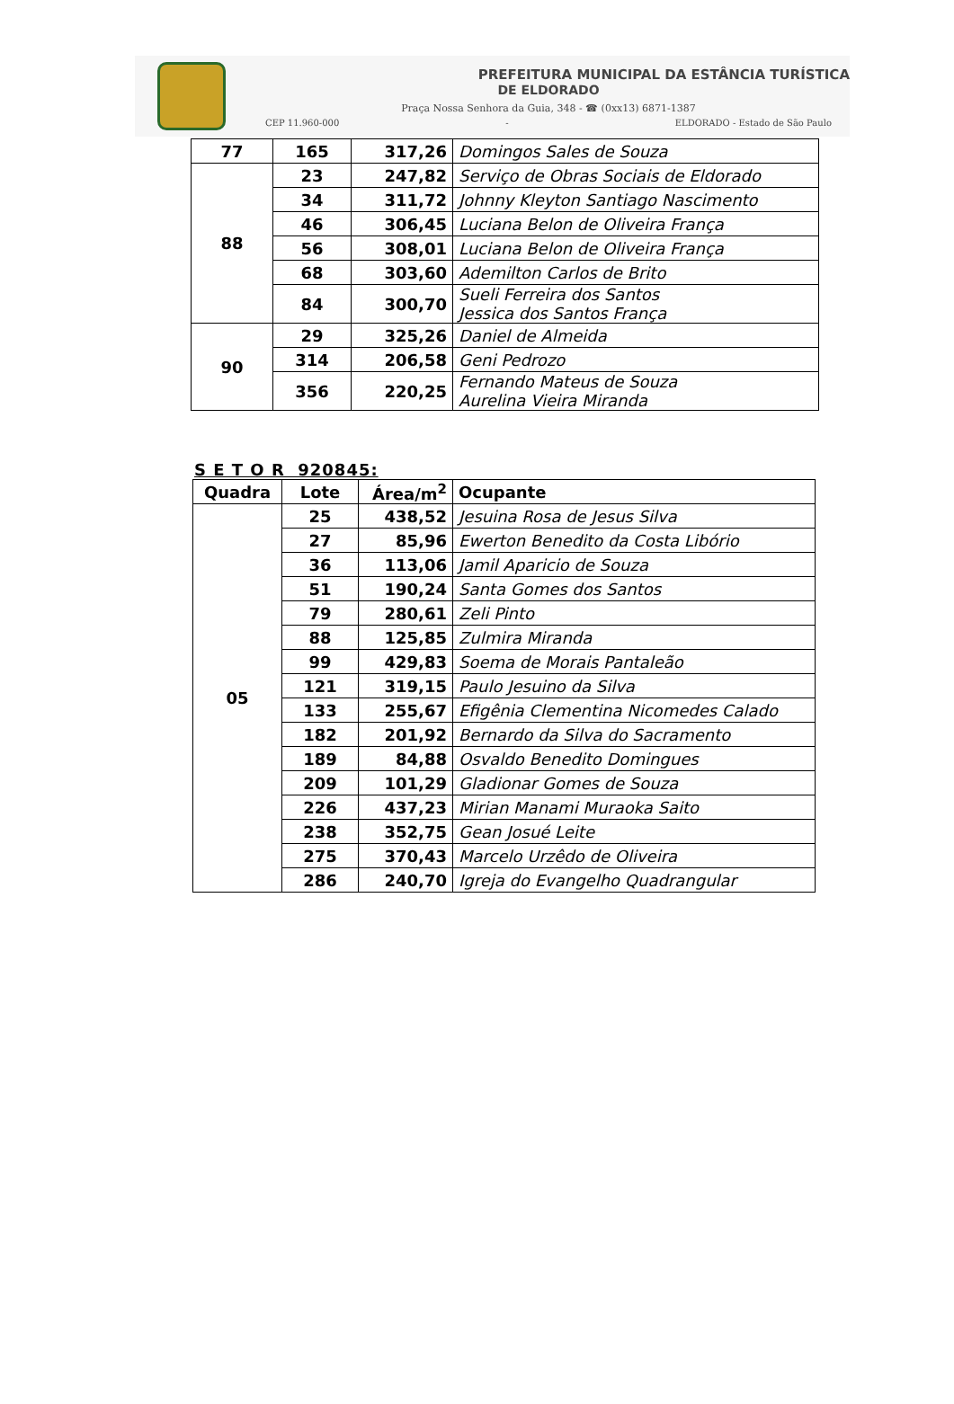PREFEITURA MUNICIPAL DA ESTÂNCIA TURÍSTICA
DE ELDORADO
Praça Nossa Senhora da Guia, 348 - ☎ (0xx13) 6871-1387
CEP 11.960-000 - ELDORADO - Estado de São Paulo
| 77 | 165 | 317,26 | Domingos Sales de Souza |
| 88 | 23 | 247,82 | Serviço de Obras Sociais de Eldorado |
| | 34 | 311,72 | Johnny Kleyton Santiago Nascimento |
| | 46 | 306,45 | Luciana Belon de Oliveira França |
| | 56 | 308,01 | Luciana Belon de Oliveira França |
| | 68 | 303,60 | Ademilton Carlos de Brito |
| | 84 | 300,70 | Sueli Ferreira dos Santos Jessica dos Santos França |
| 90 | 29 | 325,26 | Daniel de Almeida |
| | 314 | 206,58 | Geni Pedrozo |
| | 356 | 220,25 | Fernando Mateus de Souza Aurelina Vieira Miranda |
S E T O R 920845:
| Quadra | Lote | Área/m<sup>2</sup> | Ocupante |
| --- | --- | --- | --- |
| 05 | 25 | 438,52 | Jesuina Rosa de Jesus Silva |
| | 27 | 85,96 | Ewerton Benedito da Costa Libório |
| | 36 | 113,06 | Jamil Aparicio de Souza |
| | 51 | 190,24 | Santa Gomes dos Santos |
| | 79 | 280,61 | Zeli Pinto |
| | 88 | 125,85 | Zulmira Miranda |
| | 99 | 429,83 | Soema de Morais Pantaleão |
| | 121 | 319,15 | Paulo Jesuino da Silva |
| | 133 | 255,67 | Efigênia Clementina Nicomedes Calado |
| | 182 | 201,92 | Bernardo da Silva do Sacramento |
| | 189 | 84,88 | Osvaldo Benedito Domingues |
| | 209 | 101,29 | Gladionar Gomes de Souza |
| | 226 | 437,23 | Mirian Manami Muraoka Saito |
| | 238 | 352,75 | Gean Josué Leite |
| | 275 | 370,43 | Marcelo Urzêdo de Oliveira |
| | 286 | 240,70 | Igreja do Evangelho Quadrangular |